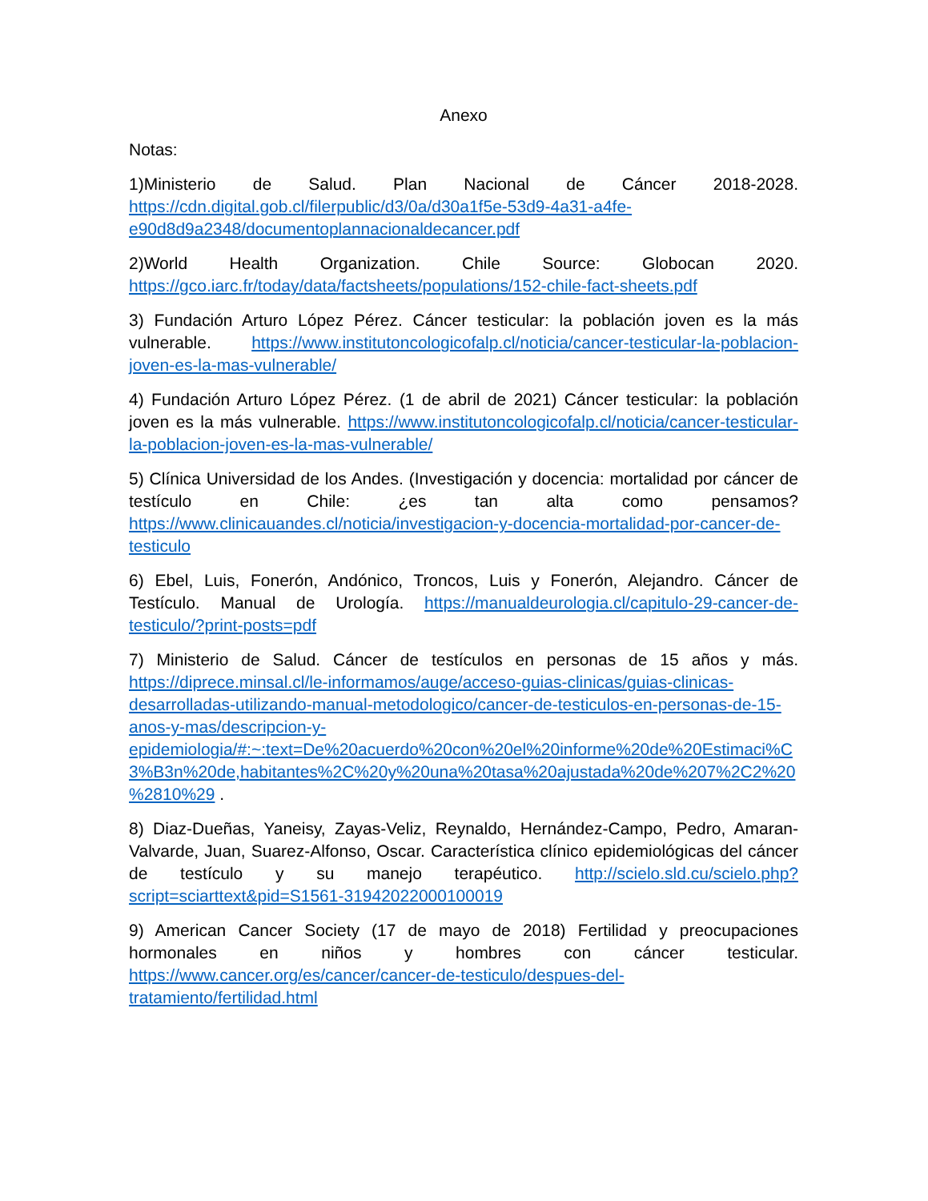Anexo
Notas:
1)Ministerio de Salud. Plan Nacional de Cáncer 2018-2028. https://cdn.digital.gob.cl/filerpublic/d3/0a/d30a1f5e-53d9-4a31-a4fe-e90d8d9a2348/documentoplannacionaldecancer.pdf
2)World Health Organization. Chile Source: Globocan 2020. https://gco.iarc.fr/today/data/factsheets/populations/152-chile-fact-sheets.pdf
3) Fundación Arturo López Pérez. Cáncer testicular: la población joven es la más vulnerable. https://www.institutoncologicofalp.cl/noticia/cancer-testicular-la-poblacion-joven-es-la-mas-vulnerable/
4) Fundación Arturo López Pérez. (1 de abril de 2021) Cáncer testicular: la población joven es la más vulnerable. https://www.institutoncologicofalp.cl/noticia/cancer-testicular-la-poblacion-joven-es-la-mas-vulnerable/
5) Clínica Universidad de los Andes. (Investigación y docencia: mortalidad por cáncer de testículo en Chile: ¿es tan alta como pensamos? https://www.clinicauandes.cl/noticia/investigacion-y-docencia-mortalidad-por-cancer-de-testiculo
6) Ebel, Luis, Fonerón, Andónico, Troncos, Luis y Fonerón, Alejandro. Cáncer de Testículo. Manual de Urología. https://manualdeurologia.cl/capitulo-29-cancer-de-testiculo/?print-posts=pdf
7) Ministerio de Salud. Cáncer de testículos en personas de 15 años y más. https://diprece.minsal.cl/le-informamos/auge/acceso-guias-clinicas/guias-clinicas-desarrolladas-utilizando-manual-metodologico/cancer-de-testiculos-en-personas-de-15-anos-y-mas/descripcion-y-epidemiologia/#:~:text=De%20acuerdo%20con%20el%20informe%20de%20Estimaci%C3%B3n%20de,habitantes%2C%20y%20una%20tasa%20ajustada%20de%207%2C2%20%2810%29 .
8) Diaz-Dueñas, Yaneisy, Zayas-Veliz, Reynaldo, Hernández-Campo, Pedro, Amaran-Valvarde, Juan, Suarez-Alfonso, Oscar. Característica clínico epidemiológicas del cáncer de testículo y su manejo terapéutico. http://scielo.sld.cu/scielo.php?script=sciarttext&pid=S1561-31942022000100019
9) American Cancer Society (17 de mayo de 2018) Fertilidad y preocupaciones hormonales en niños y hombres con cáncer testicular. https://www.cancer.org/es/cancer/cancer-de-testiculo/despues-del-tratamiento/fertilidad.html